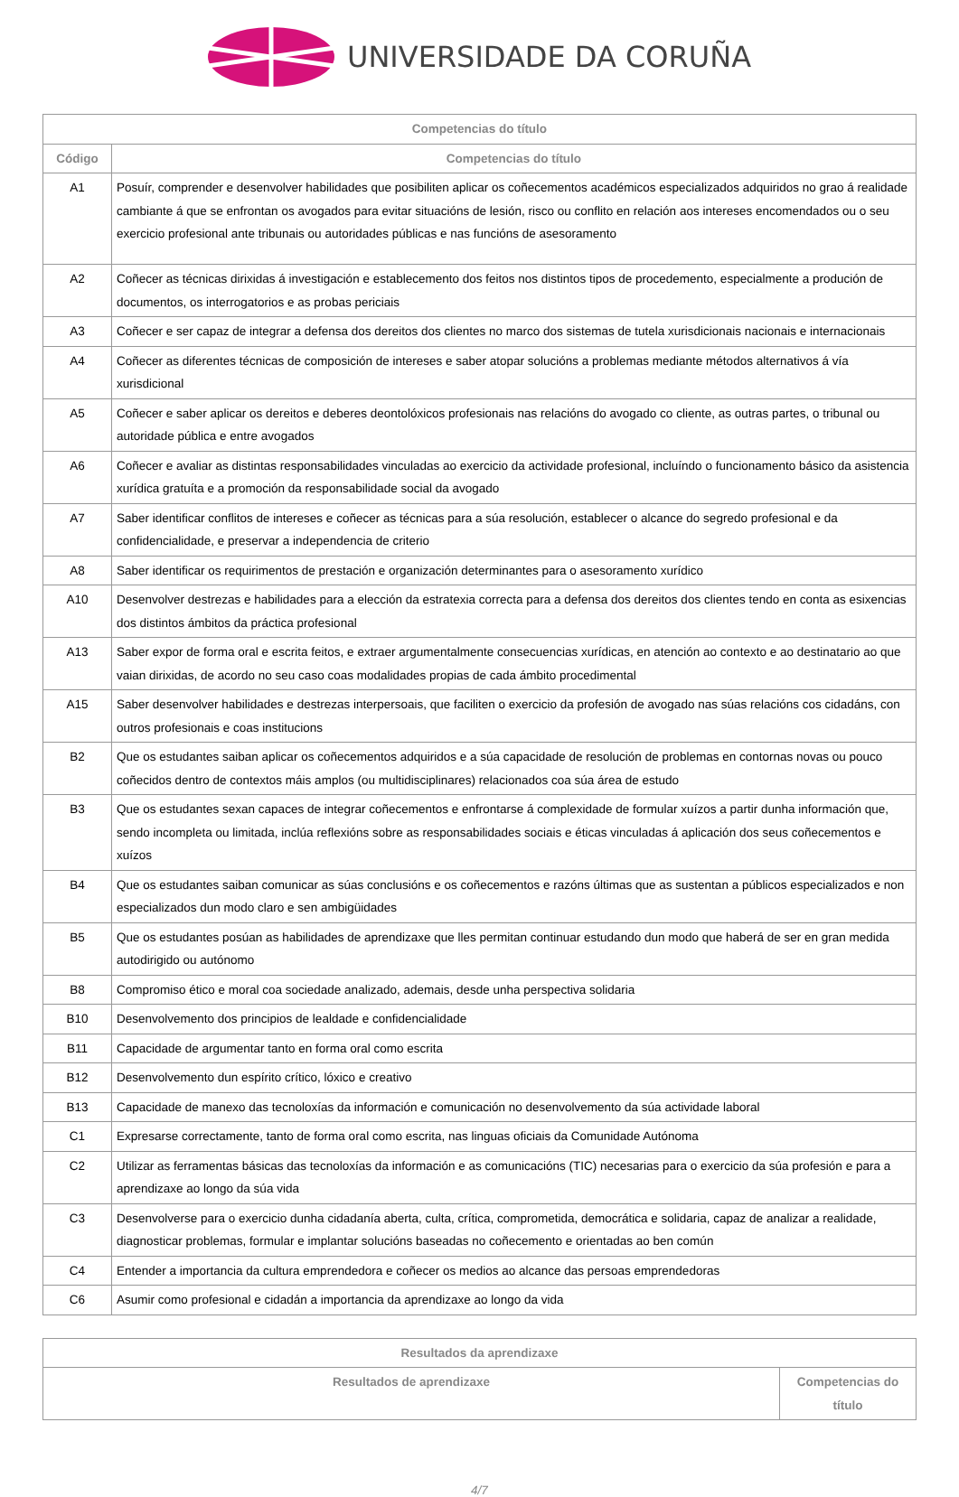UNIVERSIDADE DA CORUÑA
| Competencias do título | |
| --- | --- |
| Código | Competencias do título |
| A1 | Posuír, comprender e desenvolver habilidades que posibiliten aplicar os coñecementos académicos especializados adquiridos no grao á realidade cambiante á que se enfrontan os avogados para evitar situacións de lesión, risco ou conflito en relación aos intereses encomendados ou o seu exercicio profesional ante tribunais ou autoridades públicas e nas funcións de asesoramento |
| A2 | Coñecer as técnicas dirixidas á investigación e establecemento dos feitos nos distintos tipos de procedemento, especialmente a produción de documentos, os interrogatorios e as probas periciais |
| A3 | Coñecer e ser capaz de integrar a defensa dos dereitos dos clientes no marco dos sistemas de tutela xurisdicionais nacionais e internacionais |
| A4 | Coñecer as diferentes técnicas de composición de intereses e saber atopar solucións a problemas mediante métodos alternativos á vía xurisdicional |
| A5 | Coñecer e saber aplicar os dereitos e deberes deontolóxicos profesionais nas relacións do avogado co cliente, as outras partes, o tribunal ou autoridade pública e entre avogados |
| A6 | Coñecer e avaliar as distintas responsabilidades vinculadas ao exercicio da actividade profesional, incluíndo o funcionamento básico da asistencia xurídica gratuíta e a promoción da responsabilidade social da avogado |
| A7 | Saber identificar conflitos de intereses e coñecer as técnicas para a súa resolución, establecer o alcance do segredo profesional e da confidencialidade, e preservar a independencia de criterio |
| A8 | Saber identificar os requirimentos de prestación e organización determinantes para o asesoramento xurídico |
| A10 | Desenvolver destrezas e habilidades para a elección da estratexia correcta para a defensa dos dereitos dos clientes tendo en conta as esixencias dos distintos ámbitos da práctica profesional |
| A13 | Saber expor de forma oral e escrita feitos, e extraer argumentalmente consecuencias xurídicas, en atención ao contexto e ao destinatario ao que vaian dirixidas, de acordo no seu caso coas modalidades propias de cada ámbito procedimental |
| A15 | Saber desenvolver habilidades e destrezas interpersoais, que faciliten o exercicio da profesión de avogado nas súas relacións cos cidadáns, con outros profesionais e coas institucions |
| B2 | Que os estudantes saiban aplicar os coñecementos adquiridos e a súa capacidade de resolución de problemas en contornas novas ou pouco coñecidos dentro de contextos máis amplos (ou multidisciplinares) relacionados coa súa área de estudo |
| B3 | Que os estudantes sexan capaces de integrar coñecementos e enfrontarse á complexidade de formular xuízos a partir dunha información que, sendo incompleta ou limitada, inclúa reflexións sobre as responsabilidades sociais e éticas vinculadas á aplicación dos seus coñecementos e xuízos |
| B4 | Que os estudantes saiban comunicar as súas conclusións e os coñecementos e razóns últimas que as sustentan a públicos especializados e non especializados dun modo claro e sen ambigüidades |
| B5 | Que os estudantes posúan as habilidades de aprendizaxe que lles permitan continuar estudando dun modo que haberá de ser en gran medida autodirigido ou autónomo |
| B8 | Compromiso ético e moral coa sociedade analizado, ademais, desde unha perspectiva solidaria |
| B10 | Desenvolvemento dos principios de lealdade e confidencialidade |
| B11 | Capacidade de argumentar tanto en forma oral como escrita |
| B12 | Desenvolvemento dun espírito crítico, lóxico e creativo |
| B13 | Capacidade de manexo das tecnoloxías da información e comunicación no desenvolvemento da súa actividade laboral |
| C1 | Expresarse correctamente, tanto de forma oral como escrita, nas linguas oficiais da Comunidade Autónoma |
| C2 | Utilizar as ferramentas básicas das tecnoloxías da información e as comunicacións (TIC) necesarias para o exercicio da súa profesión e para a aprendizaxe ao longo da súa vida |
| C3 | Desenvolverse para o exercicio dunha cidadanía aberta, culta, crítica, comprometida, democrática e solidaria, capaz de analizar a realidade, diagnosticar problemas, formular e implantar solucións baseadas no coñecemento e orientadas ao ben común |
| C4 | Entender a importancia da cultura emprendedora e coñecer os medios ao alcance das persoas emprendedoras |
| C6 | Asumir como profesional e cidadán a importancia da aprendizaxe ao longo da vida |
| Resultados da aprendizaxe | |
| --- | --- |
| Resultados de aprendizaxe | Competencias do título |
4/7